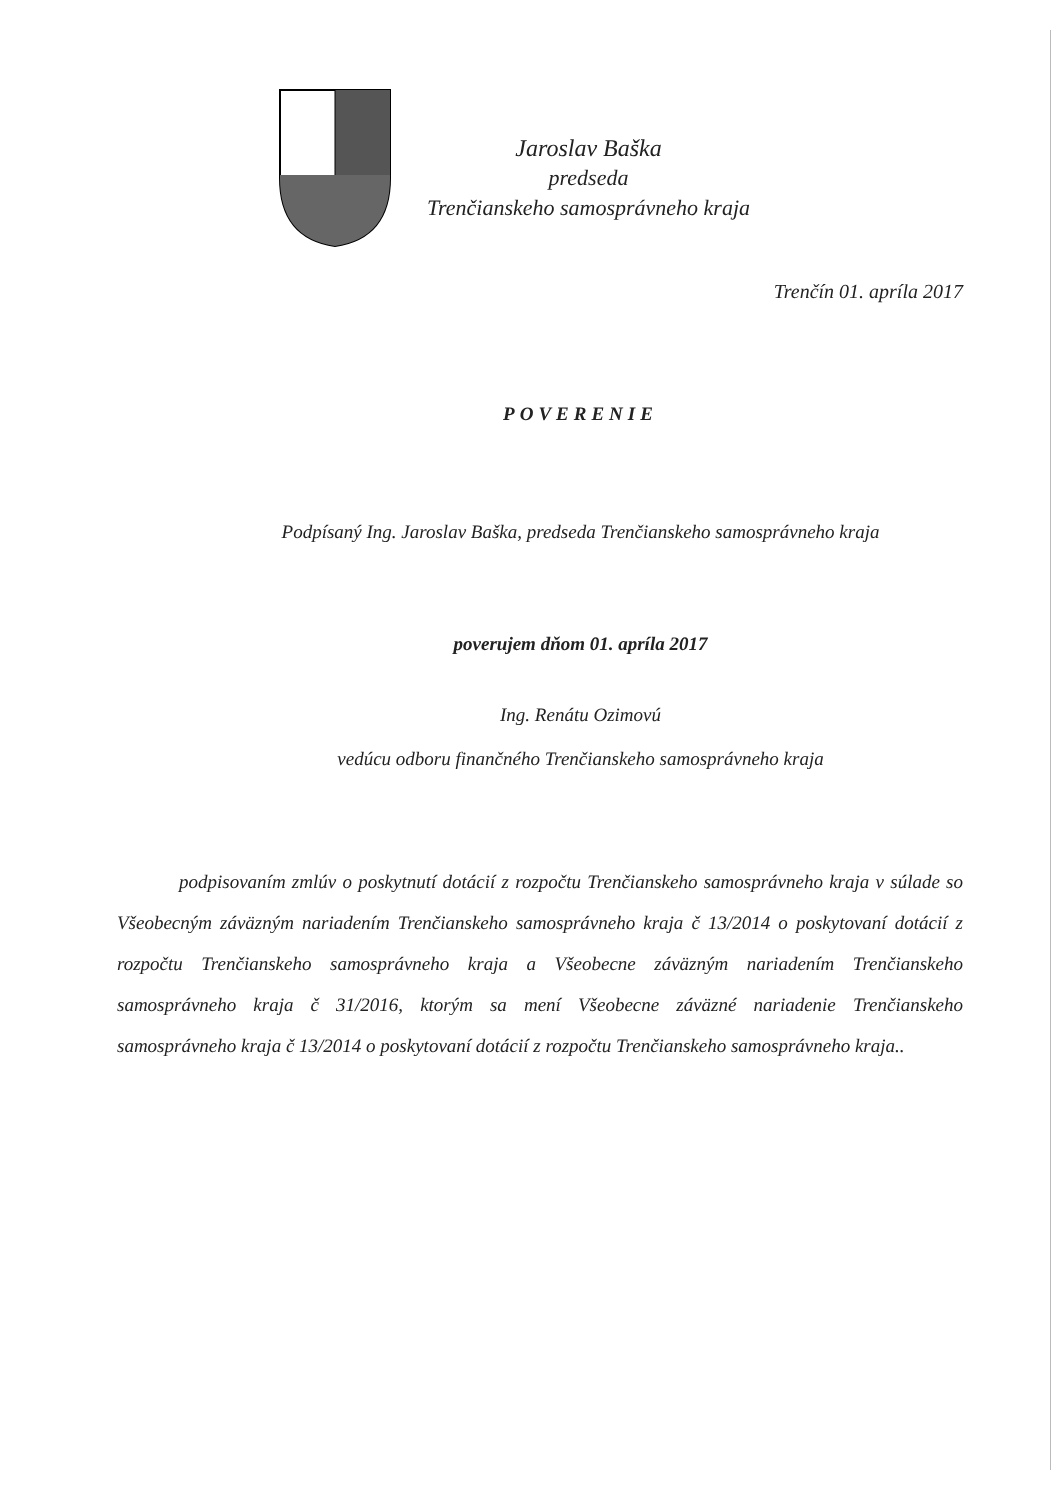Jaroslav Baška
predseda
Trenčianskeho samosprávneho kraja
Trenčín 01. apríla 2017
POVERENIE
Podpísaný Ing. Jaroslav Baška, predseda Trenčianskeho samosprávneho kraja
poverujem dňom 01. apríla 2017
Ing. Renátu Ozimovú
vedúcu odboru finančného Trenčianskeho samosprávneho kraja
podpisovaním zmlúv o poskytnutí dotácií z rozpočtu Trenčianskeho samosprávneho kraja v súlade so Všeobecným záväzným nariadením Trenčianskeho samosprávneho kraja č 13/2014 o poskytovaní dotácií z rozpočtu Trenčianskeho samosprávneho kraja a Všeobecne záväzným nariadením Trenčianskeho samosprávneho kraja č 31/2016, ktorým sa mení Všeobecne záväzné nariadenie Trenčianskeho samosprávneho kraja č 13/2014 o poskytovaní dotácií z rozpočtu Trenčianskeho samosprávneho kraja..